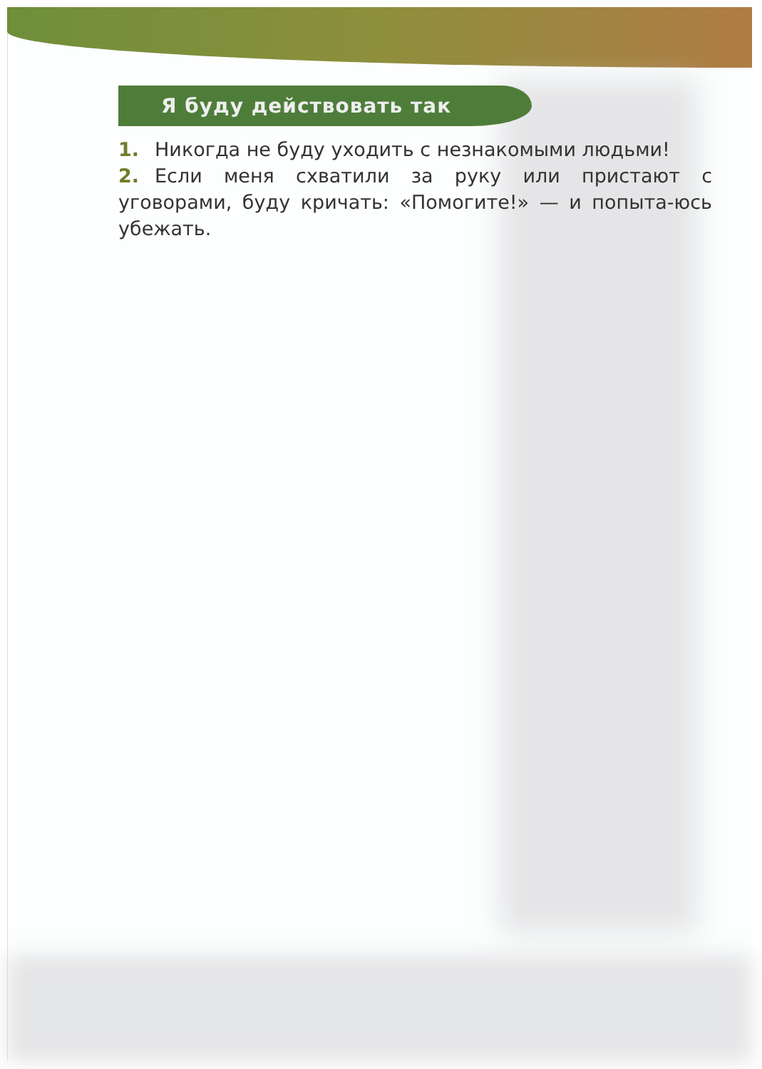Я буду действовать так
1. Никогда не буду уходить с незнакомыми людьми!
2. Если меня схватили за руку или пристают с уговорами, буду кричать: «Помогите!» — и попыта-юсь убежать.